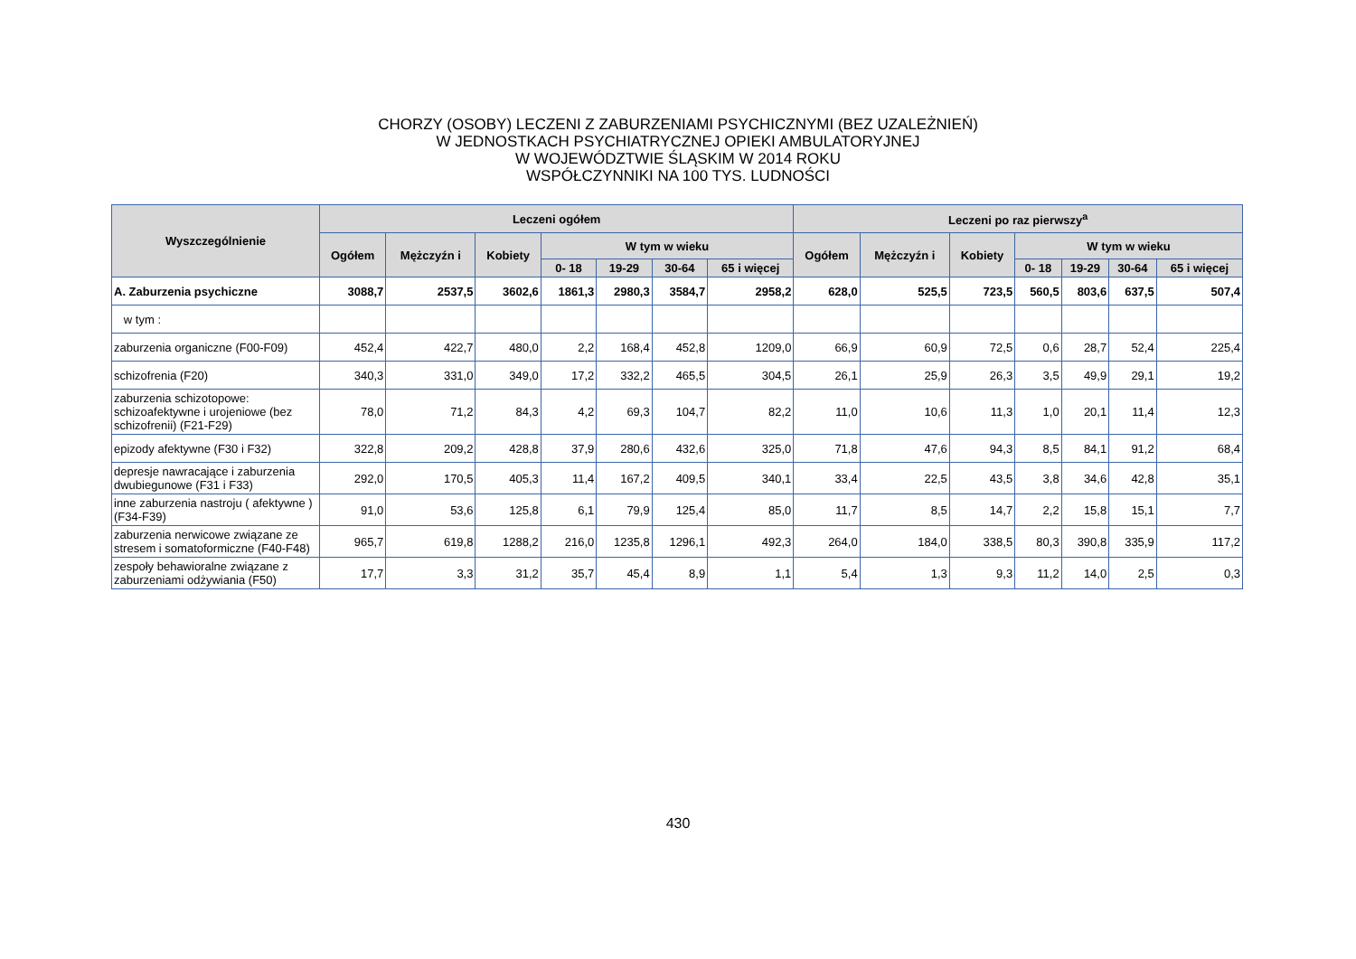CHORZY (OSOBY) LECZENI Z ZABURZENIAMI PSYCHICZNYMI (BEZ UZALEŻNIEŃ)
W JEDNOSTKACH PSYCHIATRYCZNEJ OPIEKI AMBULATORYJNEJ
W WOJEWÓDZTWIE ŚLĄSKIM W 2014 ROKU
WSPÓŁCZYNNIKI NA 100 TYS. LUDNOŚCI
| Wyszczególnienie | Leczeni ogółem | | | | | | | Leczeni po raz pierwszy<sup>a</sup> | | | | | | |
| --- | --- | --- | --- | --- | --- | --- | --- | --- | --- | --- | --- | --- | --- | --- |
| | Ogółem | Mężczyźn i | Kobiety | W tym w wieku | | | | Ogółem | Mężczyźn i | Kobiety | W tym w wieku | | | |
| | | | | 0- 18 | 19-29 | 30-64 | 65 i więcej | | | | 0- 18 | 19-29 | 30-64 | 65 i więcej |
| A. Zaburzenia psychiczne | 3088,7 | 2537,5 | 3602,6 | 1861,3 | 2980,3 | 3584,7 | 2958,2 | 628,0 | 525,5 | 723,5 | 560,5 | 803,6 | 637,5 | 507,4 |
| w tym : | | | | | | | | | | | | | | |
| zaburzenia organiczne (F00-F09) | 452,4 | 422,7 | 480,0 | 2,2 | 168,4 | 452,8 | 1209,0 | 66,9 | 60,9 | 72,5 | 0,6 | 28,7 | 52,4 | 225,4 |
| schizofrenia (F20) | 340,3 | 331,0 | 349,0 | 17,2 | 332,2 | 465,5 | 304,5 | 26,1 | 25,9 | 26,3 | 3,5 | 49,9 | 29,1 | 19,2 |
| zaburzenia schizotopowe: schizoafektywne i urojeniowe (bez schizofrenii) (F21-F29) | 78,0 | 71,2 | 84,3 | 4,2 | 69,3 | 104,7 | 82,2 | 11,0 | 10,6 | 11,3 | 1,0 | 20,1 | 11,4 | 12,3 |
| epizody afektywne (F30 i F32) | 322,8 | 209,2 | 428,8 | 37,9 | 280,6 | 432,6 | 325,0 | 71,8 | 47,6 | 94,3 | 8,5 | 84,1 | 91,2 | 68,4 |
| depresje nawracające i zaburzenia dwubiegunowe (F31 i F33) | 292,0 | 170,5 | 405,3 | 11,4 | 167,2 | 409,5 | 340,1 | 33,4 | 22,5 | 43,5 | 3,8 | 34,6 | 42,8 | 35,1 |
| inne zaburzenia nastroju ( afektywne ) (F34-F39) | 91,0 | 53,6 | 125,8 | 6,1 | 79,9 | 125,4 | 85,0 | 11,7 | 8,5 | 14,7 | 2,2 | 15,8 | 15,1 | 7,7 |
| zaburzenia nerwicowe związane ze stresem i somatoformiczne (F40-F48) | 965,7 | 619,8 | 1288,2 | 216,0 | 1235,8 | 1296,1 | 492,3 | 264,0 | 184,0 | 338,5 | 80,3 | 390,8 | 335,9 | 117,2 |
| zespoły behawioralne związane z zaburzeniami odżywiania (F50) | 17,7 | 3,3 | 31,2 | 35,7 | 45,4 | 8,9 | 1,1 | 5,4 | 1,3 | 9,3 | 11,2 | 14,0 | 2,5 | 0,3 |
430